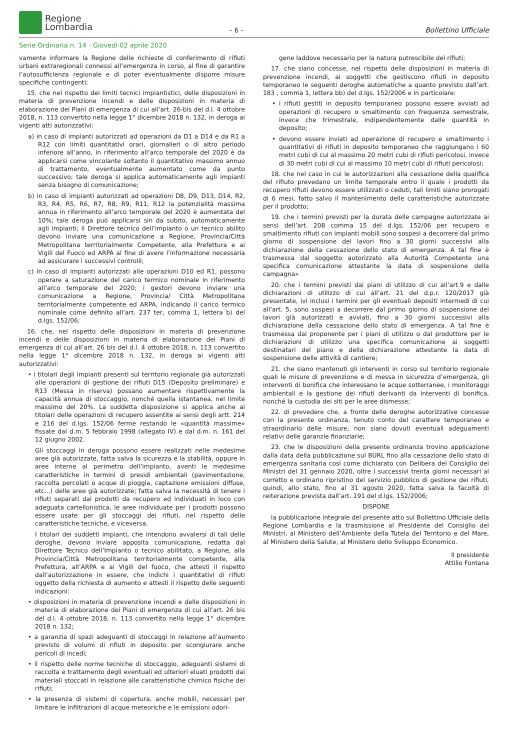Regione
Lombardia
– 6 –
Bollettino Ufficiale
Serie Ordinaria n. 14 - Giovedì 02 aprile 2020
vamente informare la Regione delle richieste di conferimento di rifiuti urbani extraregionali connessi all’emergenza in corso, al fine di garantire l’autosufficienza regionale e di poter eventualmente disporre misure specifiche contingenti;
15. che nel rispetto dei limiti tecnici impiantistici, delle disposizioni in materia di prevenzione incendi e delle disposizioni in materia di elaborazione dei Piani di emergenza di cui all’art. 26-bis del d.l. 4 ottobre 2018, n. 113 convertito nella legge 1° dicembre 2018 n. 132, in deroga ai vigenti atti autorizzativi:
a) in caso di impianti autorizzati ad operazioni da D1 a D14 e da R1 a R12 con limiti quantitativi orari, giornalieri o di altro periodo inferiore all’anno, in riferimento all’arco temporale del 2020 è da applicarsi come vincolante soltanto il quantitativo massimo annuo di trattamento, eventualmente aumentato come da punto successivo; tale deroga si applica automaticamente agli impianti senza bisogno di comunicazione;
b) in caso di impianti autorizzati ad operazioni D8, D9, D13, D14, R2, R3, R4, R5, R6, R7, R8, R9, R11, R12 la potenzialità massima annua in riferimento all’arco temporale del 2020 è aumentata del 10%; tale deroga può applicarsi sin da subito, automaticamente agli impianti; il Direttore tecnico dell’impianto o un tecnico abilito devono inviare una comunicazione a Regione, Provincia/Città Metropolitana territorialmente Competente, alla Prefettura e ai Vigili del Fuoco ed ARPA al fine di avere l’informazione necessaria ad assicurare i successivi controlli;
c) in caso di impianti autorizzati alle operazioni D10 ed R1, possono operare a saturazione del carico termico nominale in riferimento all’arco temporale del 2020; i gestori devono inviare una comunicazione a Regione, Provincia/ Città Metropolitana territorialmente competente ed ARPA, indicando il carico termico nominale come definito all’art. 237 ter, comma 1, lettera b) del d.lgs. 152/06;
16. che, nel rispetto delle disposizioni in materia di prevenzione incendi e delle disposizioni in materia di elaborazione dei Piani di emergenza di cui all’art. 26 bis del d.l. 4 ottobre 2018, n. 113 convertito nella legge 1° dicembre 2018 n. 132, in deroga ai vigenti atti autorizzativi:
• i titolari degli impianti presenti sul territorio regionale già autorizzati alle operazioni di gestione dei rifiuti D15 (Deposito preliminare) e R13 (Messa in riserva) possano aumentare rispettivamente la capacità annua di stoccaggio, nonché quella istantanea, nel limite massimo del 20%. La suddetta disposizione si applica anche ai titolari delle operazioni di recupero assentite ai sensi degli artt. 214 e 216 del d.lgs. 152/06 ferme restando le «quantità massime» fissate dal d.m. 5 febbraio 1998 (allegato IV) e dal d.m. n. 161 del 12 giugno 2002.
Gli stoccaggi in deroga possono essere realizzati nelle medesime aree già autorizzate, fatta salva la sicurezza e la stabilità, oppure in aree interne al perimetro dell’impianto, aventi le medesime caratteristiche in termini di presidi ambientali (pavimentazione, raccolta percolati o acque di pioggia, captazione emissioni diffuse, etc...) delle aree già autorizzate; fatta salva la necessità di tenere i rifiuti separati dai prodotti da recupero ed individuati in loco con adeguata cartellonistica, le aree individuate per i prodotti possono essere usate per gli stoccaggi dei rifiuti, nel rispetto delle caratteristiche tecniche, e viceversa.
I titolari dei suddetti impianti, che intendono avvalersi di tali delle deroghe, devono inviare apposita comunicazione, redatta dal Direttore Tecnico dell’Impianto o tecnico abilitato, a Regione, alla Provincia/Città Metropolitana territorialmente competente, alla Prefettura, all’ARPA e ai Vigili del fuoco, che attesti il rispetto dall’autorizzazione in essere, che indichi i quantitativi di rifiuti oggetto della richiesta di aumento e attesti il rispetto delle seguenti indicazioni:
• disposizioni in materia di prevenzione incendi e delle disposizioni in materia di elaborazione dei Piani di emergenza di cui all’art. 26 bis del d.l. 4 ottobre 2018, n. 113 convertito nella legge 1° dicembre 2018 n. 132;
• a garanzia di spazi adeguanti di stoccaggi in relazione all’aumento previsto di volumi di rifiuti in deposito per scongiurare anche pericoli di incedi;
• il rispetto delle norme tecniche di stoccaggio, adeguanti sistemi di raccolta e trattamento degli eventuali ed ulteriori eluati prodotti dai materiali stoccati in relazione alle caratteristiche chimico fisiche dei rifiuti;
• la presenza di sistemi di copertura, anche mobili, necessari per limitare le infiltrazioni di acque meteoriche e le emissioni odori-
gene laddove necessario per la natura putrescibile dei rifiuti;
17. che siano concesse, nel rispetto delle disposizioni in materia di prevenzione incendi, ai soggetti che gestiscono rifiuti in deposito temporaneo le seguenti deroghe automatiche a quanto previsto dall’art. 183 , comma 1, lettera bb) del d.lgs. 152/2006 e in particolare:
• i rifiuti gestiti in deposito temporaneo possono essere avviati ad operazioni di recupero o smaltimento con frequenza semestrale, invece che trimestrale, indipendentemente dalle quantità in deposito;
• devono essere inviati ad operazione di recupero e smaltimento i quantitativi di rifiuti in deposito temporaneo che raggiungano i 60 metri cubi di cui al massimo 20 metri cubi di rifiuti pericolosi, invece di 30 metri cubi di cui al massimo 10 metri cubi di rifiuti pericolosi;
18. che nel caso in cui le autorizzazioni alla cessazione della qualifica del rifiuto prevedano un limite temporale entro il quale i prodotti da recupero rifiuti devono essere utilizzati o ceduti, tali limiti siano prorogati di 6 mesi, fatto salvo il mantenimento delle caratteristiche autorizzate per il prodotto;
19. che i termini previsti per la durata delle campagne autorizzate ai sensi dell’art. 208 comma 15 del d.lgs. 152/06 per recupero e smaltimento rifiuti con impianti mobili sono sospesi a decorrere dal primo giorno di sospensione dei lavori fino a 30 giorni successivi alla dichiarazione della cessazione dello stato di emergenza. A tal fine è trasmessa dal soggetto autorizzato alla Autorità Competente una specifica comunicazione attestante la data di sospensione della campagna»
20. che i termini previsti dai piani di utilizzo di cui all’art.9 e dalle dichiarazioni di utilizzo di cui all’art. 21 del d.p.r. 120/2017 già presentate, ivi inclusi i termini per gli eventuali depositi intermedi di cui all’art. 5, sono sospesi a decorrere dal primo giorno di sospensione dei lavori già autorizzati e avviati, fino a 30 giorni successivi alla dichiarazione della cessazione dello stato di emergenza. A tal fine è trasmessa dal proponente per i piani di utilizzo o dal produttore per le dichiarazioni di utilizzo una specifica comunicazione ai soggetti destinatari del piano e della dichiarazione attestante la data di sospensione delle attività di cantiere;
21. che siano mantenuti gli interventi in corso sul territorio regionale quali le misure di prevenzione e di messa in sicurezza d’emergenza, gli interventi di bonifica che interessano le acque sotterranee, i monitoraggi ambientali e la gestione dei rifiuti derivanti da interventi di bonifica, nonché la custodia dei siti per le aree dismesse;
22. di prevedere che, a fronte delle deroghe autorizzative concesse con la presente ordinanza, tenuto conto del carattere temporaneo e straordinario delle misure, non siano dovuti eventuali adeguamenti relativi delle garanzie finanziarie;
23. che le disposizioni della presente ordinanza trovino applicazione dalla data della pubblicazione sul BURL fino alla cessazione dello stato di emergenza sanitaria così come dichiarato con Delibera del Consiglio dei Ministri del 31 gennaio 2020, oltre i successivi trenta giorni necessari al corretto e ordinario ripristino del servizio pubblico di gestione dei rifiuti, quindi, allo stato, fino al 31 agosto 2020, fatta salva la facoltà di reiterazione prevista dall’art. 191 del d.lgs. 152/2006;
DISPONE
la pubblicazione integrale del presente atto sul Bollettino Ufficiale della Regione Lombardia e la trasmissione al Presidente del Consiglio dei Ministri, al Ministero dell’Ambiente della Tutela del Territorio e del Mare, al Ministero della Salute, al Ministero dello Sviluppo Economico.
Il presidente
Attilio Fontana